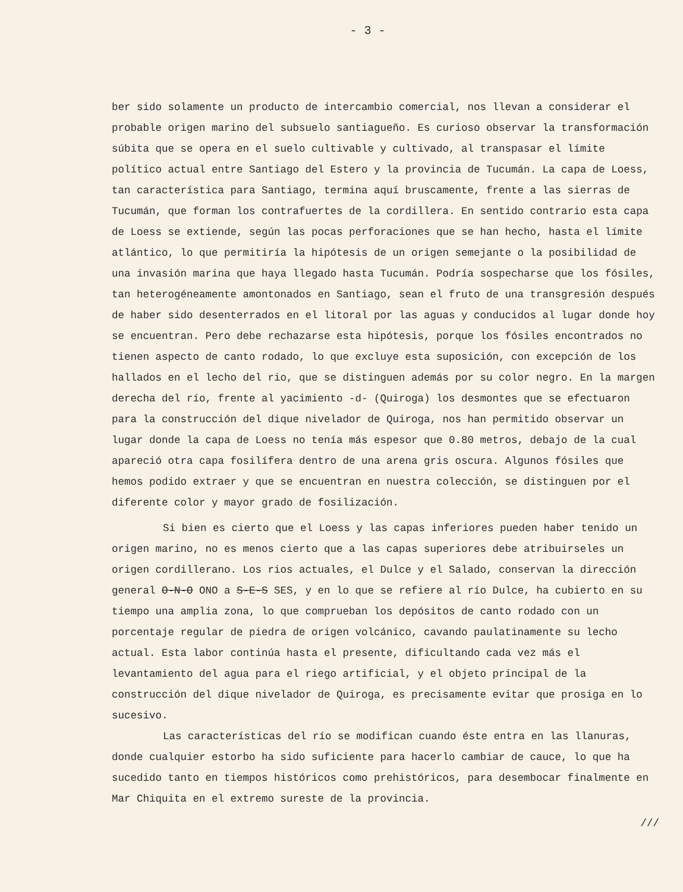- 3 -
ber sido solamente un producto de intercambio comercial, nos llevan a considerar el probable origen marino del subsuelo santiagueño. Es curioso observar la transformación súbita que se opera en el suelo cultivable y cultivado, al transpasar el límite político actual entre Santiago del Estero y la provincia de Tucumán. La capa de Loess, tan característica para Santiago, termina aquí bruscamente, frente a las sierras de Tucumán, que forman los contrafuertes de la cordillera. En sentido contrario esta capa de Loess se extiende, según las pocas perforaciones que se han hecho, hasta el límite atlántico, lo que permitiría la hipótesis de un origen semejante o la posibilidad de una invasión marina que haya llegado hasta Tucumán. Podría sospecharse que los fósiles, tan heterogéneamente amontonados en Santiago, sean el fruto de una transgresión después de haber sido desenterrados en el litoral por las aguas y conducidos al lugar donde hoy se encuentran. Pero debe rechazarse esta hipótesis, porque los fósiles encontrados no tienen aspecto de canto rodado, lo que excluye esta suposición, con excepción de los hallados en el lecho del rio, que se distinguen además por su color negro. En la margen derecha del río, frente al yacimiento -d- (Quiroga) los desmontes que se efectuaron para la construcción del dique nivelador de Quiroga, nos han permitido observar un lugar donde la capa de Loess no tenía más espesor que 0.80 metros, debajo de la cual apareció otra capa fosilífera dentro de una arena gris oscura. Algunos fósiles que hemos podido extraer y que se encuentran en nuestra colección, se distinguen por el diferente color y mayor grado de fosilización.
Si bien es cierto que el Loess y las capas inferiores pueden haber tenido un origen marino, no es menos cierto que a las capas superiores debe atribuirseles un origen cordillerano. Los rios actuales, el Dulce y el Salado, conservan la dirección general O-N-O ONO a S-E-S SES, y en lo que se refiere al río Dulce, ha cubierto en su tiempo una amplia zona, lo que comprueban los depósitos de canto rodado con un porcentaje regular de piedra de origen volcánico, cavando paulatinamente su lecho actual. Esta labor continúa hasta el presente, dificultando cada vez más el levantamiento del agua para el riego artificial, y el objeto principal de la construcción del dique nivelador de Quiroga, es precisamente evitar que prosiga en lo sucesivo.
Las características del río se modifican cuando éste entra en las llanuras, donde cualquier estorbo ha sido suficiente para hacerlo cambiar de cauce, lo que ha sucedido tanto en tiempos históricos como prehistóricos, para desembocar finalmente en Mar Chiquita en el extremo sureste de la provincia.
///